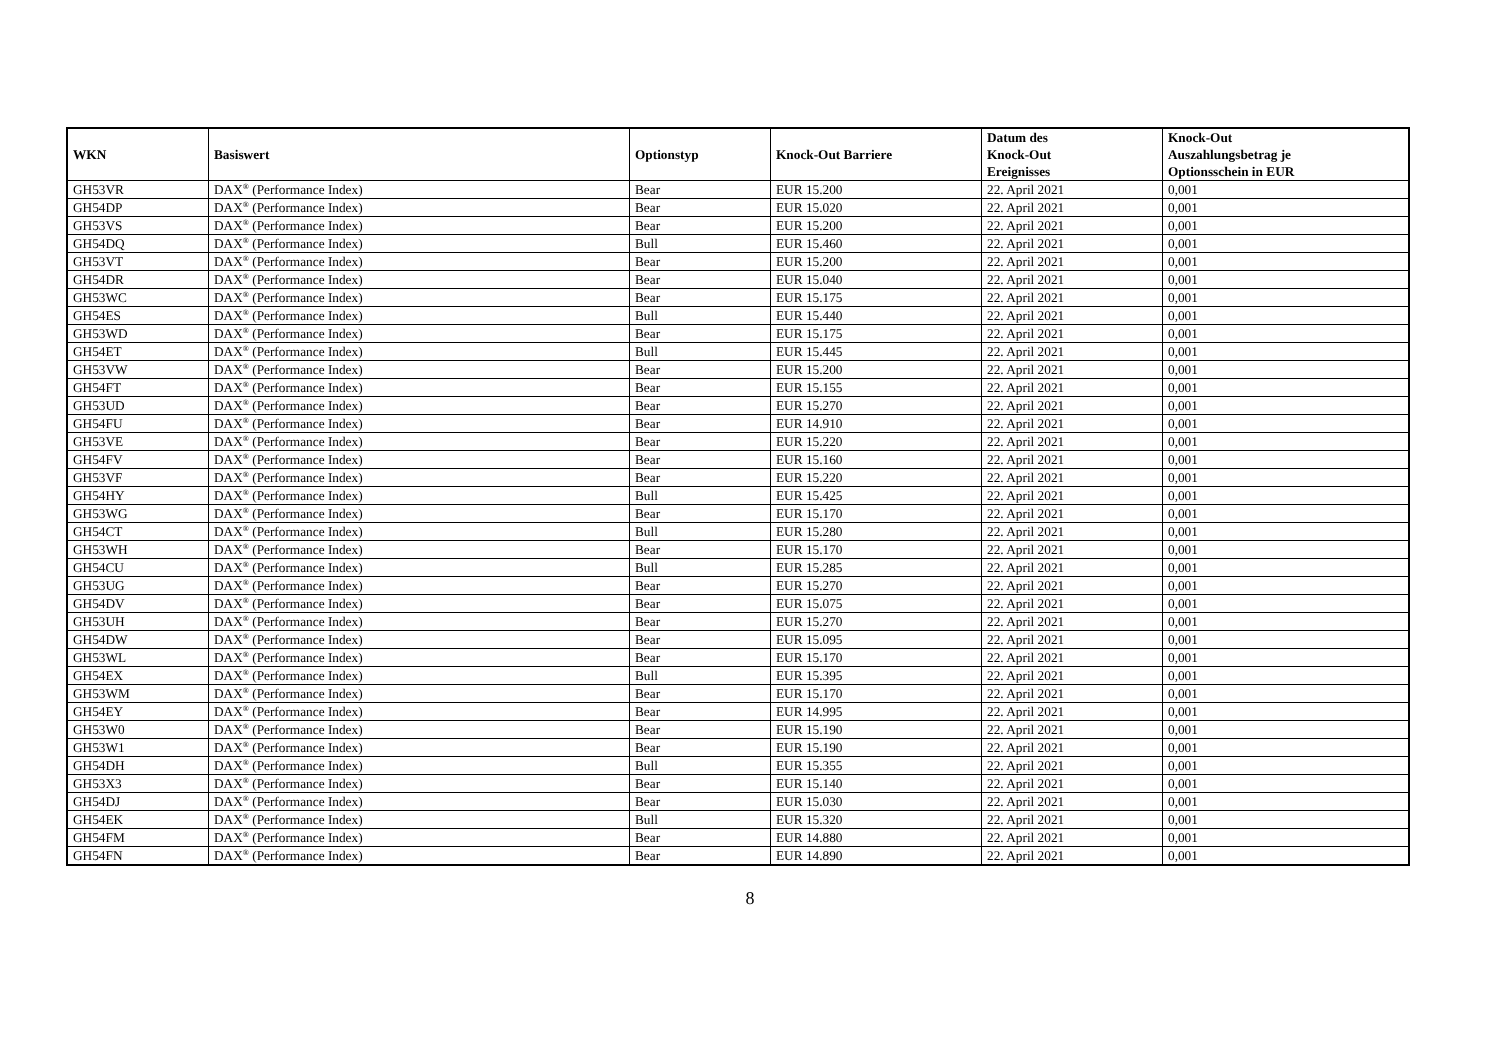| WKN | Basiswert | Optionstyp | Knock-Out Barriere | Datum des Knock-Out Ereignisses | Knock-Out Auszahlungsbetrag je Optionsschein in EUR |
| --- | --- | --- | --- | --- | --- |
| GH53VR | DAX<sup>®</sup> (Performance Index) | Bear | EUR 15.200 | 22. April 2021 | 0,001 |
| GH54DP | DAX<sup>®</sup> (Performance Index) | Bear | EUR 15.020 | 22. April 2021 | 0,001 |
| GH53VS | DAX<sup>®</sup> (Performance Index) | Bear | EUR 15.200 | 22. April 2021 | 0,001 |
| GH54DQ | DAX<sup>®</sup> (Performance Index) | Bull | EUR 15.460 | 22. April 2021 | 0,001 |
| GH53VT | DAX<sup>®</sup> (Performance Index) | Bear | EUR 15.200 | 22. April 2021 | 0,001 |
| GH54DR | DAX<sup>®</sup> (Performance Index) | Bear | EUR 15.040 | 22. April 2021 | 0,001 |
| GH53WC | DAX<sup>®</sup> (Performance Index) | Bear | EUR 15.175 | 22. April 2021 | 0,001 |
| GH54ES | DAX<sup>®</sup> (Performance Index) | Bull | EUR 15.440 | 22. April 2021 | 0,001 |
| GH53WD | DAX<sup>®</sup> (Performance Index) | Bear | EUR 15.175 | 22. April 2021 | 0,001 |
| GH54ET | DAX<sup>®</sup> (Performance Index) | Bull | EUR 15.445 | 22. April 2021 | 0,001 |
| GH53VW | DAX<sup>®</sup> (Performance Index) | Bear | EUR 15.200 | 22. April 2021 | 0,001 |
| GH54FT | DAX<sup>®</sup> (Performance Index) | Bear | EUR 15.155 | 22. April 2021 | 0,001 |
| GH53UD | DAX<sup>®</sup> (Performance Index) | Bear | EUR 15.270 | 22. April 2021 | 0,001 |
| GH54FU | DAX<sup>®</sup> (Performance Index) | Bear | EUR 14.910 | 22. April 2021 | 0,001 |
| GH53VE | DAX<sup>®</sup> (Performance Index) | Bear | EUR 15.220 | 22. April 2021 | 0,001 |
| GH54FV | DAX<sup>®</sup> (Performance Index) | Bear | EUR 15.160 | 22. April 2021 | 0,001 |
| GH53VF | DAX<sup>®</sup> (Performance Index) | Bear | EUR 15.220 | 22. April 2021 | 0,001 |
| GH54HY | DAX<sup>®</sup> (Performance Index) | Bull | EUR 15.425 | 22. April 2021 | 0,001 |
| GH53WG | DAX<sup>®</sup> (Performance Index) | Bear | EUR 15.170 | 22. April 2021 | 0,001 |
| GH54CT | DAX<sup>®</sup> (Performance Index) | Bull | EUR 15.280 | 22. April 2021 | 0,001 |
| GH53WH | DAX<sup>®</sup> (Performance Index) | Bear | EUR 15.170 | 22. April 2021 | 0,001 |
| GH54CU | DAX<sup>®</sup> (Performance Index) | Bull | EUR 15.285 | 22. April 2021 | 0,001 |
| GH53UG | DAX<sup>®</sup> (Performance Index) | Bear | EUR 15.270 | 22. April 2021 | 0,001 |
| GH54DV | DAX<sup>®</sup> (Performance Index) | Bear | EUR 15.075 | 22. April 2021 | 0,001 |
| GH53UH | DAX<sup>®</sup> (Performance Index) | Bear | EUR 15.270 | 22. April 2021 | 0,001 |
| GH54DW | DAX<sup>®</sup> (Performance Index) | Bear | EUR 15.095 | 22. April 2021 | 0,001 |
| GH53WL | DAX<sup>®</sup> (Performance Index) | Bear | EUR 15.170 | 22. April 2021 | 0,001 |
| GH54EX | DAX<sup>®</sup> (Performance Index) | Bull | EUR 15.395 | 22. April 2021 | 0,001 |
| GH53WM | DAX<sup>®</sup> (Performance Index) | Bear | EUR 15.170 | 22. April 2021 | 0,001 |
| GH54EY | DAX<sup>®</sup> (Performance Index) | Bear | EUR 14.995 | 22. April 2021 | 0,001 |
| GH53W0 | DAX<sup>®</sup> (Performance Index) | Bear | EUR 15.190 | 22. April 2021 | 0,001 |
| GH53W1 | DAX<sup>®</sup> (Performance Index) | Bear | EUR 15.190 | 22. April 2021 | 0,001 |
| GH54DH | DAX<sup>®</sup> (Performance Index) | Bull | EUR 15.355 | 22. April 2021 | 0,001 |
| GH53X3 | DAX<sup>®</sup> (Performance Index) | Bear | EUR 15.140 | 22. April 2021 | 0,001 |
| GH54DJ | DAX<sup>®</sup> (Performance Index) | Bear | EUR 15.030 | 22. April 2021 | 0,001 |
| GH54EK | DAX<sup>®</sup> (Performance Index) | Bull | EUR 15.320 | 22. April 2021 | 0,001 |
| GH54FM | DAX<sup>®</sup> (Performance Index) | Bear | EUR 14.880 | 22. April 2021 | 0,001 |
| GH54FN | DAX<sup>®</sup> (Performance Index) | Bear | EUR 14.890 | 22. April 2021 | 0,001 |
8